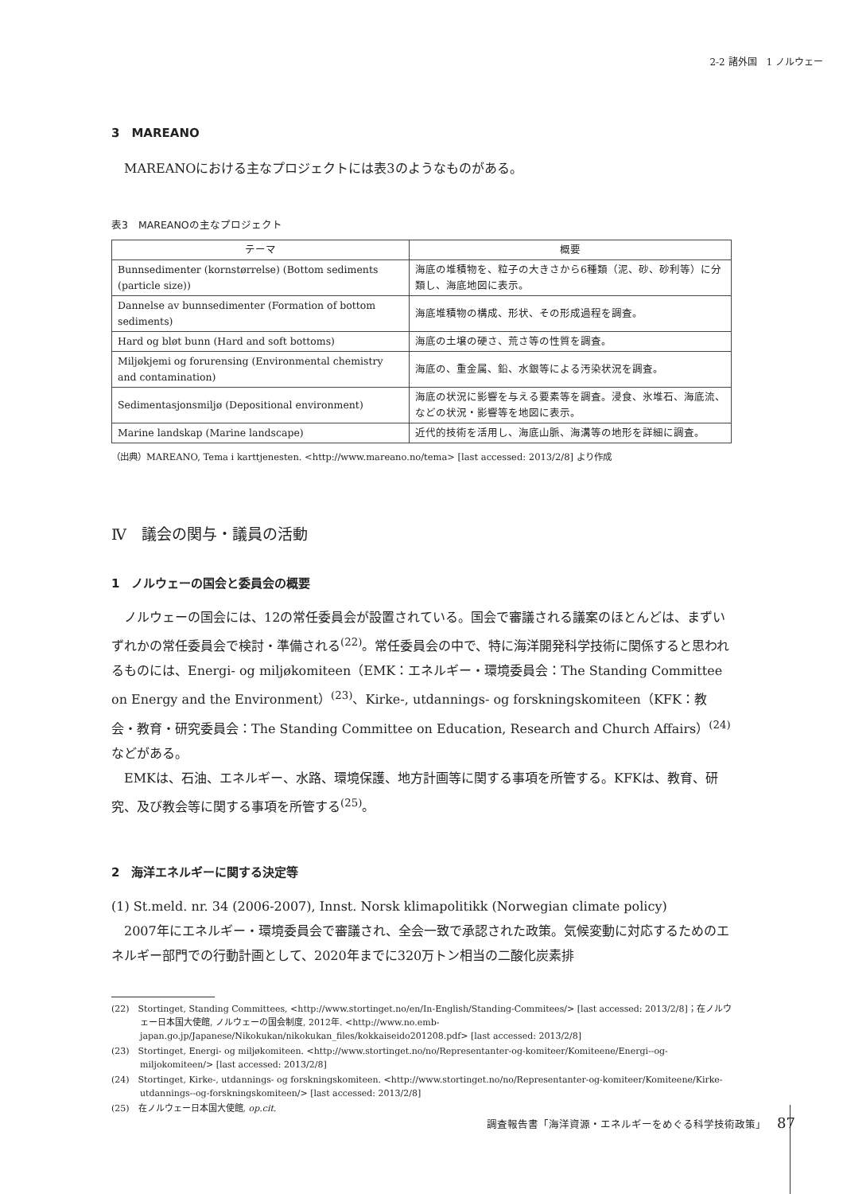2-2 諸外国　1 ノルウェー
3　MAREANO
MAREANOにおける主なプロジェクトには表3のようなものがある。
表3　MAREANOの主なプロジェクト
| テーマ | 概要 |
| --- | --- |
| Bunnsedimenter (kornstørrelse) (Bottom sediments (particle size)) | 海底の堆積物を、粒子の大きさから6種類（泥、砂、砂利等）に分類し、海底地図に表示。 |
| Dannelse av bunnsedimenter (Formation of bottom sediments) | 海底堆積物の構成、形状、その形成過程を調査。 |
| Hard og bløt bunn (Hard and soft bottoms) | 海底の土壌の硬さ、荒さ等の性質を調査。 |
| Miljøkjemi og forurensing (Environmental chemistry and contamination) | 海底の、重金属、鉛、水銀等による汚染状況を調査。 |
| Sedimentasjonsmiljø (Depositional environment) | 海底の状況に影響を与える要素等を調査。浸食、氷堆石、海底流、などの状況・影響等を地図に表示。 |
| Marine landskap (Marine landscape) | 近代的技術を活用し、海底山脈、海溝等の地形を詳細に調査。 |
（出典）MAREANO, Tema i karttjenesten. <http://www.mareano.no/tema> [last accessed: 2013/2/8] より作成
Ⅳ　議会の関与・議員の活動
1　ノルウェーの国会と委員会の概要
ノルウェーの国会には、12の常任委員会が設置されている。国会で審議される議案のほとんどは、まずいずれかの常任委員会で検討・準備される<sup>(22)</sup>。常任委員会の中で、特に海洋開発科学技術に関係すると思われるものには、Energi- og miljøkomiteen（EMK：エネルギー・環境委員会：The Standing Committee on Energy and the Environment）<sup>(23)</sup>、Kirke-, utdannings- og forskningskomiteen（KFK：教会・教育・研究委員会：The Standing Committee on Education, Research and Church Affairs）<sup>(24)</sup>などがある。
EMKは、石油、エネルギー、水路、環境保護、地方計画等に関する事項を所管する。KFKは、教育、研究、及び教会等に関する事項を所管する<sup>(25)</sup>。
2　海洋エネルギーに関する決定等
(1) St.meld. nr. 34 (2006-2007), Innst. Norsk klimapolitikk (Norwegian climate policy)
2007年にエネルギー・環境委員会で審議され、全会一致で承認された政策。気候変動に対応するためのエネルギー部門での行動計画として、2020年までに320万トン相当の二酸化炭素排
(22)　Stortinget, Standing Committees, <http://www.stortinget.no/en/In-English/Standing-Commitees/> [last accessed: 2013/2/8]；在ノルウェー日本国大使館, ノルウェーの国会制度, 2012年. <http://www.no.emb-japan.go.jp/Japanese/Nikokukan/nikokukan_files/kokkaiseido201208.pdf> [last accessed: 2013/2/8]
(23)　Stortinget, Energi- og miljøkomiteen. <http://www.stortinget.no/no/Representanter-og-komiteer/Komiteene/Energi--og-miljokomiteen/> [last accessed: 2013/2/8]
(24)　Stortinget, Kirke-, utdannings- og forskningskomiteen. <http://www.stortinget.no/no/Representanter-og-komiteer/Komiteene/Kirke-utdannings--og-forskningskomiteen/> [last accessed: 2013/2/8]
(25)　在ノルウェー日本国大使館, op.cit.
調査報告書「海洋資源・エネルギーをめぐる科学技術政策」 87